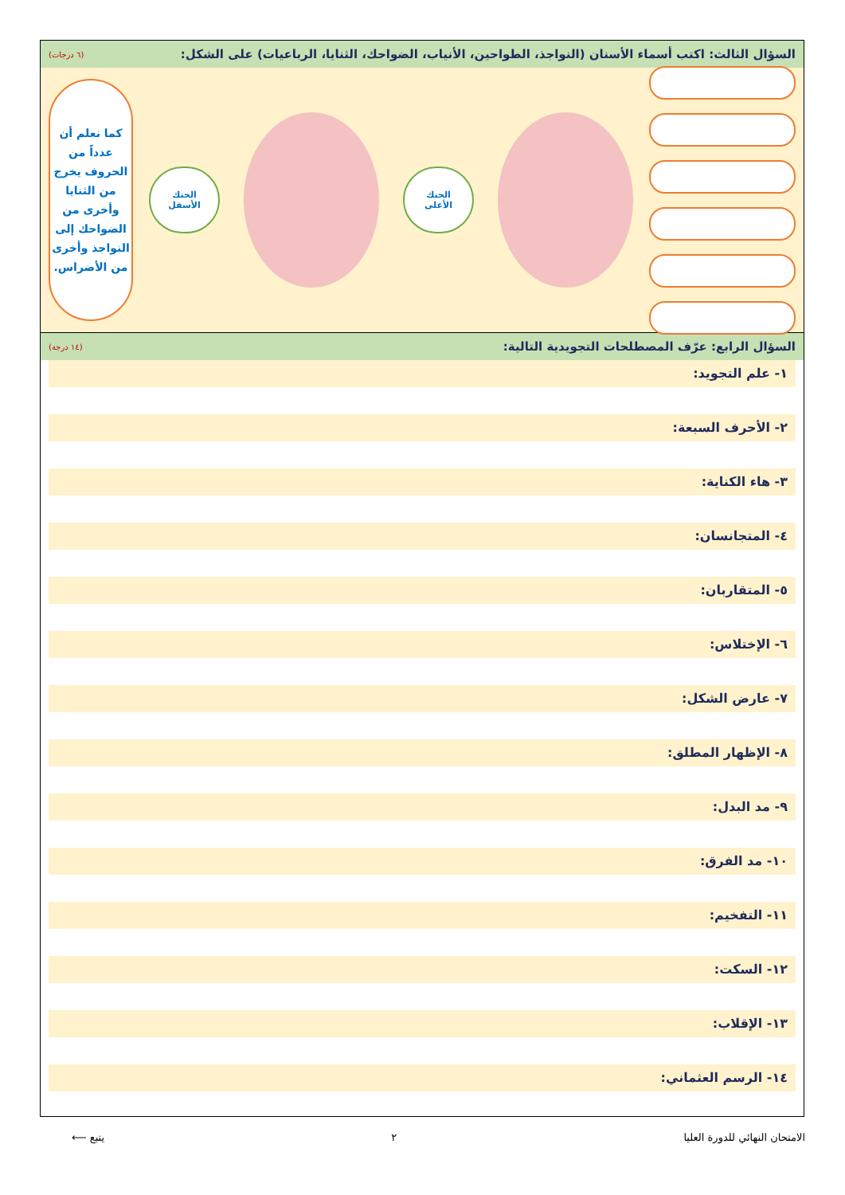السؤال الثالث: اكتب أسماء الأسنان (النواجذ، الطواحين، الأنياب، الضواحك، الثنايا، الرباعيات) على الشكل: (٦ درجات)
الحنك
الأعلى
الحنك
الأسفل
كما نعلم أن عدداً من الحروف يخرج من الثنايا وأخرى من الضواحك إلى النواجذ وأخرى من الأضراس.
السؤال الرابع: عرّف المصطلحات التجويدية التالية: (١٤ درجة)
١- علم التجويد:
٢- الأحرف السبعة:
٣- هاء الكناية:
٤- المتجانسان:
٥- المتقاربان:
٦- الإختلاس:
٧- عارض الشكل:
٨- الإظهار المطلق:
٩- مد البدل:
١٠- مد الفرق:
١١- التفخيم:
١٢- السكت:
١٣- الإقلاب:
١٤- الرسم العثماني:
الامتحان النهائي للدورة العليا ٢ يتبع ⟵